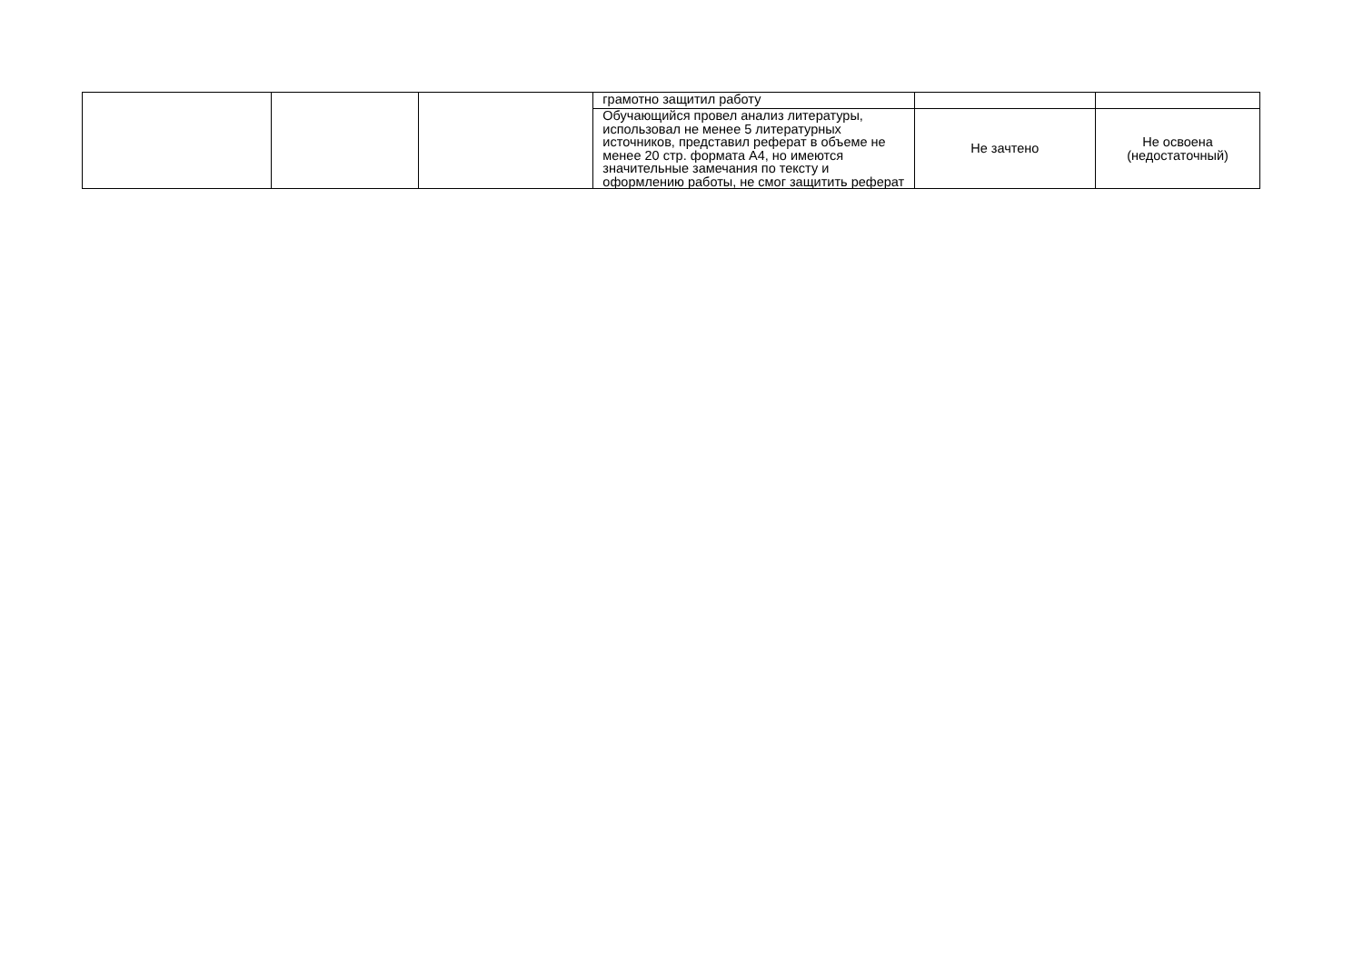| | | | грамотно защитил работу | | |
| | | | Обучающийся провел анализ литературы, использовал не менее 5 литературных источников, представил реферат в объеме не менее 20 стр. формата А4, но имеются значительные замечания по тексту и оформлению работы, не смог защитить реферат | Не зачтено | Не освоена (недостаточный) |